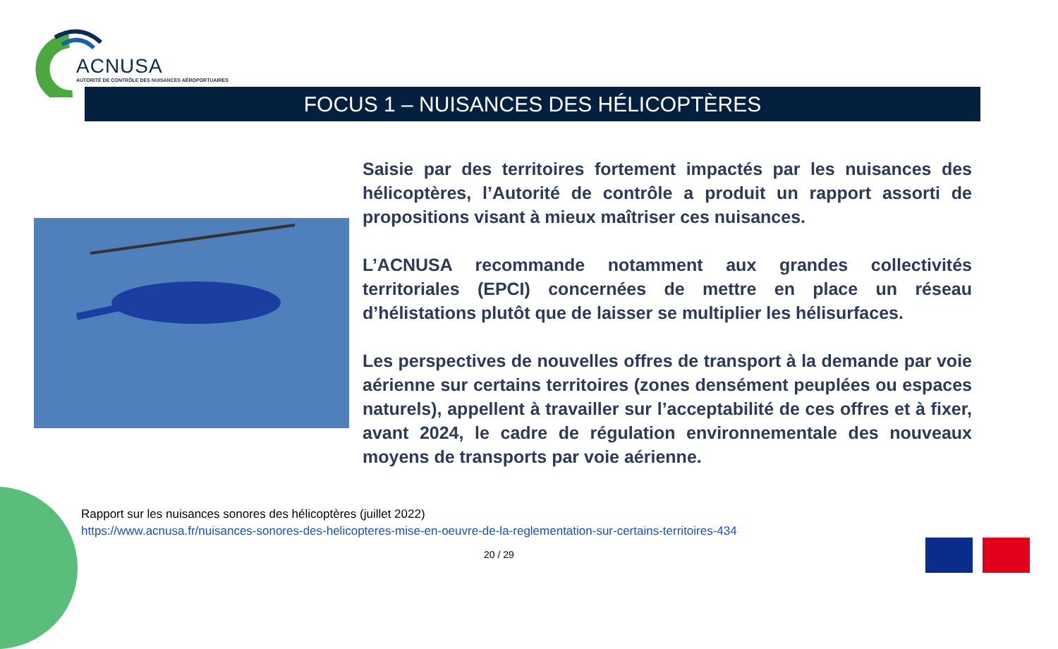ACNUSA
AUTORITÉ DE CONTRÔLE DES NUISANCES AÉROPORTUAIRES
FOCUS 1 – NUISANCES DES HÉLICOPTÈRES
Saisie par des territoires fortement impactés par les nuisances des hélicoptères, l’Autorité de contrôle a produit un rapport assorti de propositions visant à mieux maîtriser ces nuisances.
L’ACNUSA recommande notamment aux grandes collectivités territoriales (EPCI) concernées de mettre en place un réseau d’hélistations plutôt que de laisser se multiplier les hélisurfaces.
Les perspectives de nouvelles offres de transport à la demande par voie aérienne sur certains territoires (zones densément peuplées ou espaces naturels), appellent à travailler sur l’acceptabilité de ces offres et à fixer, avant 2024, le cadre de régulation environnementale des nouveaux moyens de transports par voie aérienne.
Rapport sur les nuisances sonores des hélicoptères (juillet 2022)
https://www.acnusa.fr/nuisances-sonores-des-helicopteres-mise-en-oeuvre-de-la-reglementation-sur-certains-territoires-434
20 / 29